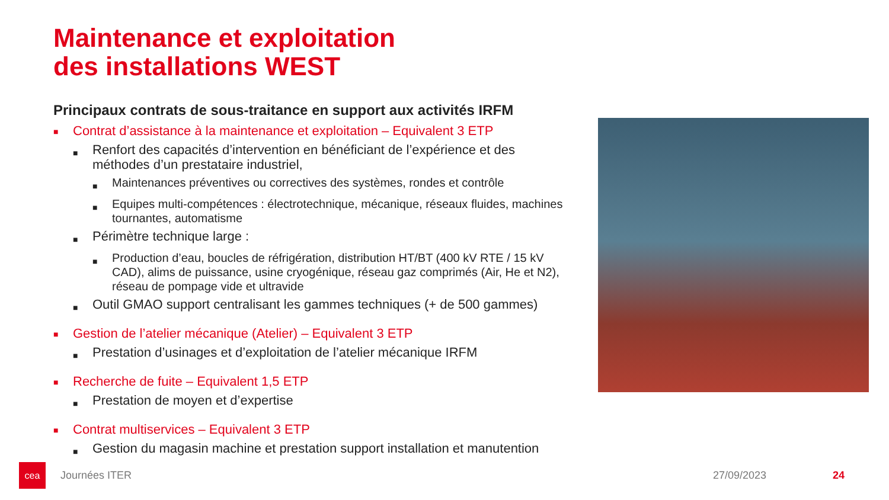Maintenance et exploitation
des installations WEST
Principaux contrats de sous-traitance en support aux activités IRFM
■ Contrat d’assistance à la maintenance et exploitation – Equivalent 3 ETP
■ Renfort des capacités d’intervention en bénéficiant de l’expérience et des méthodes d’un prestataire industriel,
■ Maintenances préventives ou correctives des systèmes, rondes et contrôle
■ Equipes multi-compétences : électrotechnique, mécanique, réseaux fluides, machines tournantes, automatisme
■ Périmètre technique large :
■ Production d’eau, boucles de réfrigération, distribution HT/BT (400 kV RTE / 15 kV CAD), alims de puissance, usine cryogénique, réseau gaz comprimés (Air, He et N2), réseau de pompage vide et ultravide
■ Outil GMAO support centralisant les gammes techniques (+ de 500 gammes)
■ Gestion de l’atelier mécanique (Atelier) – Equivalent 3 ETP
■ Prestation d’usinages et d’exploitation de l’atelier mécanique IRFM
■ Recherche de fuite – Equivalent 1,5 ETP
■ Prestation de moyen et d’expertise
■ Contrat multiservices – Equivalent 3 ETP
■ Gestion du magasin machine et prestation support installation et manutention
cea
Journées ITER 27/09/2023 24